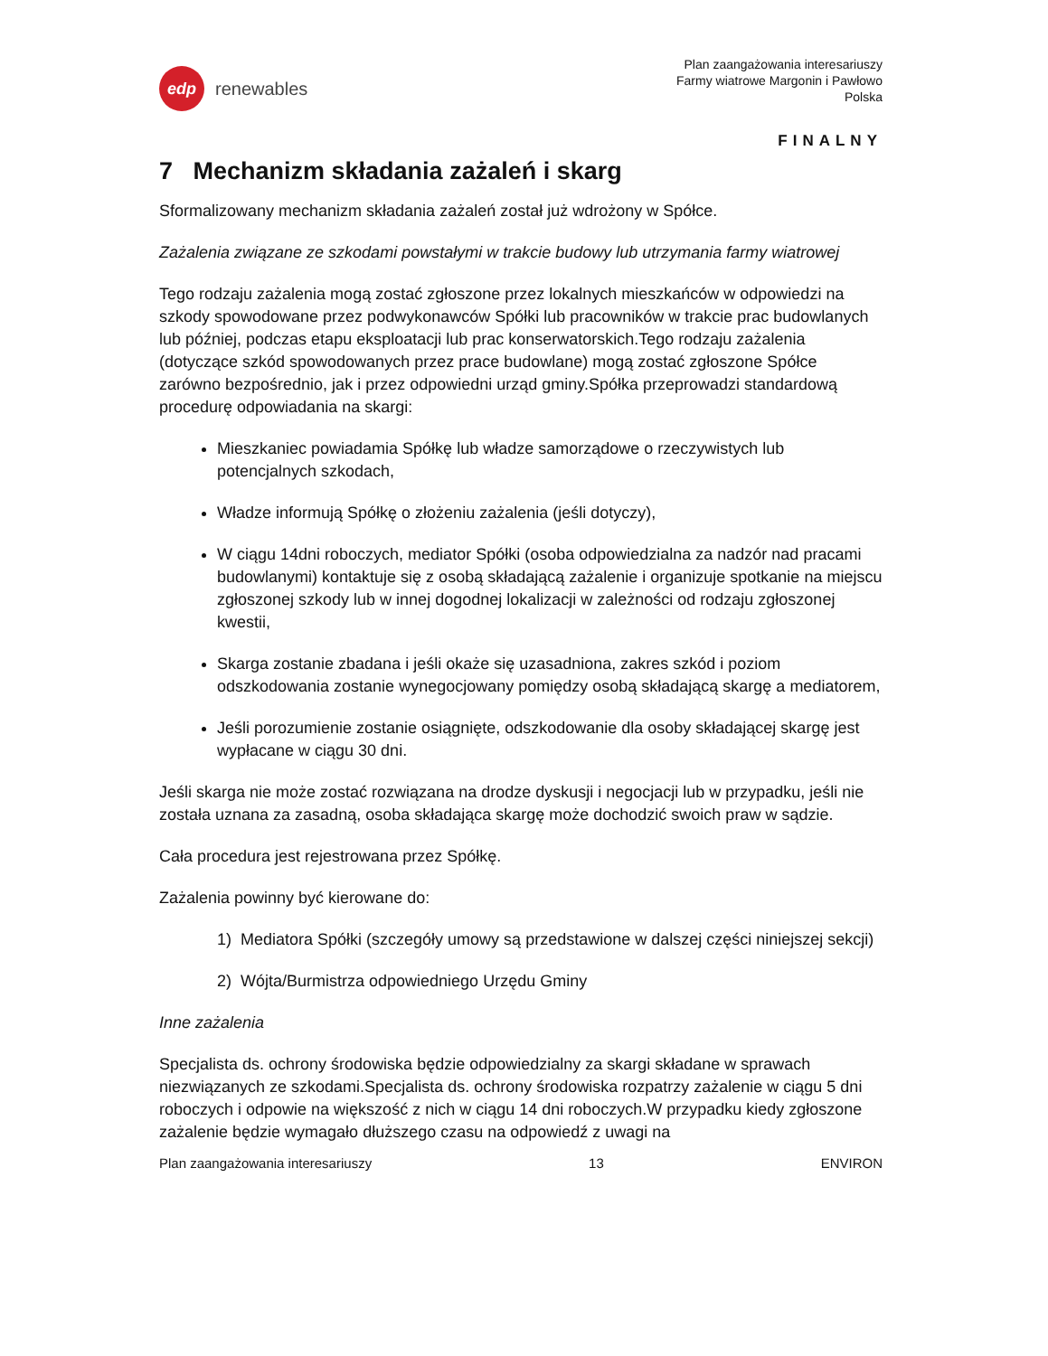edp
renewables
Plan zaangażowania interesariuszy
Farmy wiatrowe Margonin i Pawłowo
Polska
FINALNY
7 Mechanizm składania zażaleń i skarg
Sformalizowany mechanizm składania zażaleń został już wdrożony w Spółce.
Zażalenia związane ze szkodami powstałymi w trakcie budowy lub utrzymania farmy wiatrowej
Tego rodzaju zażalenia mogą zostać zgłoszone przez lokalnych mieszkańców w odpowiedzi na szkody spowodowane przez podwykonawców Spółki lub pracowników w trakcie prac budowlanych lub później, podczas etapu eksploatacji lub prac konserwatorskich.Tego rodzaju zażalenia (dotyczące szkód spowodowanych przez prace budowlane) mogą zostać zgłoszone Spółce zarówno bezpośrednio, jak i przez odpowiedni urząd gminy.Spółka przeprowadzi standardową procedurę odpowiadania na skargi:
Mieszkaniec powiadamia Spółkę lub władze samorządowe o rzeczywistych lub potencjalnych szkodach,
Władze informują Spółkę o złożeniu zażalenia (jeśli dotyczy),
W ciągu 14dni roboczych, mediator Spółki (osoba odpowiedzialna za nadzór nad pracami budowlanymi) kontaktuje się z osobą składającą zażalenie i organizuje spotkanie na miejscu zgłoszonej szkody lub w innej dogodnej lokalizacji w zależności od rodzaju zgłoszonej kwestii,
Skarga zostanie zbadana i jeśli okaże się uzasadniona, zakres szkód i poziom odszkodowania zostanie wynegocjowany pomiędzy osobą składającą skargę a mediatorem,
Jeśli porozumienie zostanie osiągnięte, odszkodowanie dla osoby składającej skargę jest wypłacane w ciągu 30 dni.
Jeśli skarga nie może zostać rozwiązana na drodze dyskusji i negocjacji lub w przypadku, jeśli nie została uznana za zasadną, osoba składająca skargę może dochodzić swoich praw w sądzie.
Cała procedura jest rejestrowana przez Spółkę.
Zażalenia powinny być kierowane do:
1) Mediatora Spółki (szczegóły umowy są przedstawione w dalszej części niniejszej sekcji)
2) Wójta/Burmistrza odpowiedniego Urzędu Gminy
Inne zażalenia
Specjalista ds. ochrony środowiska będzie odpowiedzialny za skargi składane w sprawach niezwiązanych ze szkodami.Specjalista ds. ochrony środowiska rozpatrzy zażalenie w ciągu 5 dni roboczych i odpowie na większość z nich w ciągu 14 dni roboczych.W przypadku kiedy zgłoszone zażalenie będzie wymagało dłuższego czasu na odpowiedź z uwagi na
Plan zaangażowania interesariuszy 13 ENVIRON